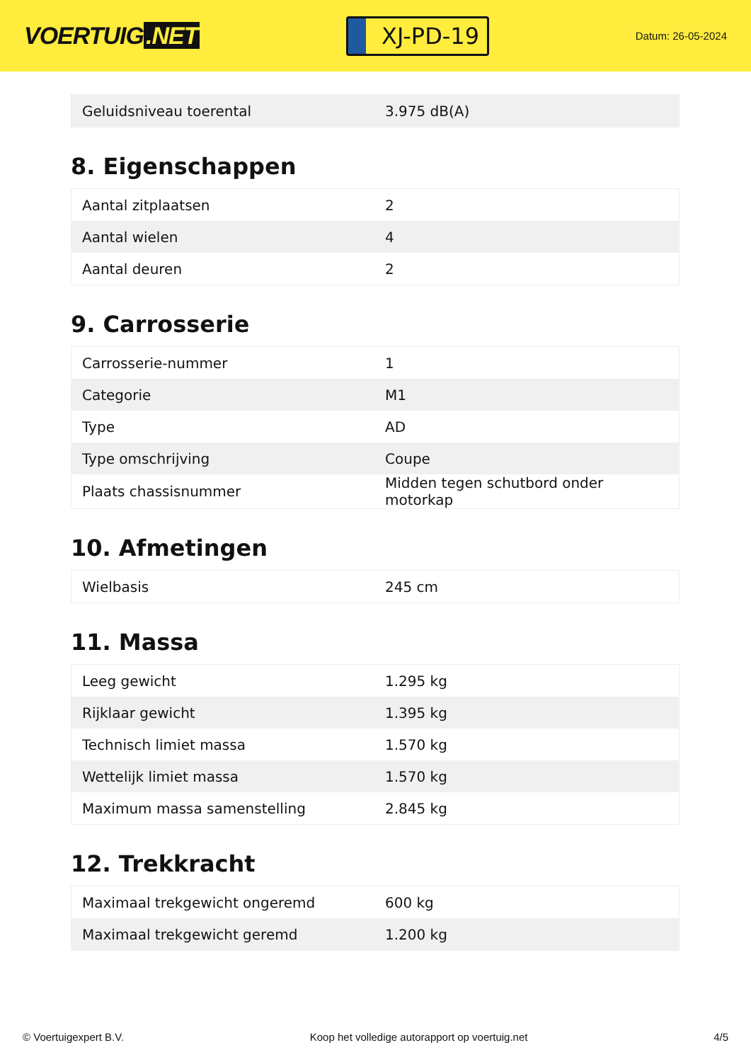VOERTUIG.NET
XJ-PD-19
Datum: 26-05-2024
| Geluidsniveau toerental | 3.975 dB(A) |
8. Eigenschappen
| Aantal zitplaatsen | 2 |
| Aantal wielen | 4 |
| Aantal deuren | 2 |
9. Carrosserie
| Carrosserie-nummer | 1 |
| Categorie | M1 |
| Type | AD |
| Type omschrijving | Coupe |
| Plaats chassisnummer | Midden tegen schutbord onder motorkap |
10. Afmetingen
| Wielbasis | 245 cm |
11. Massa
| Leeg gewicht | 1.295 kg |
| Rijklaar gewicht | 1.395 kg |
| Technisch limiet massa | 1.570 kg |
| Wettelijk limiet massa | 1.570 kg |
| Maximum massa samenstelling | 2.845 kg |
12. Trekkracht
| Maximaal trekgewicht ongeremd | 600 kg |
| Maximaal trekgewicht geremd | 1.200 kg |
© Voertuigexpert B.V. Koop het volledige autorapport op voertuig.net 4/5